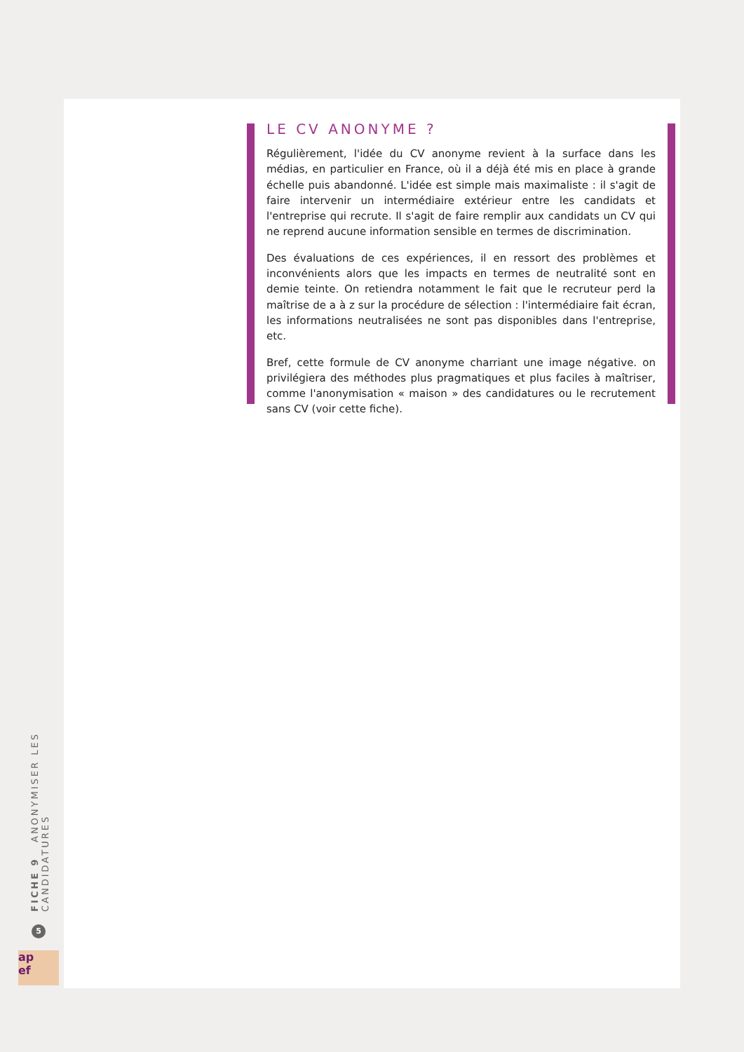LE CV ANONYME ?
Régulièrement, l'idée du CV anonyme revient à la surface dans les médias, en particulier en France, où il a déjà été mis en place à grande échelle puis abandonné. L'idée est simple mais maximaliste : il s'agit de faire intervenir un intermédiaire extérieur entre les candidats et l'entreprise qui recrute. Il s'agit de faire remplir aux candidats un CV qui ne reprend aucune information sensible en termes de discrimination.
Des évaluations de ces expériences, il en ressort des problèmes et inconvénients alors que les impacts en termes de neutralité sont en demie teinte. On retiendra notamment le fait que le recruteur perd la maîtrise de a à z sur la procédure de sélection : l'intermédiaire fait écran, les informations neutralisées ne sont pas disponibles dans l'entreprise, etc.
Bref, cette formule de CV anonyme charriant une image négative. on privilégiera des méthodes plus pragmatiques et plus faciles à maîtriser, comme l'anonymisation « maison » des candidatures ou le recrutement sans CV (voir cette fiche).
FICHE 9 ANONYMISER LES CANDIDATURES
5
ap
ef